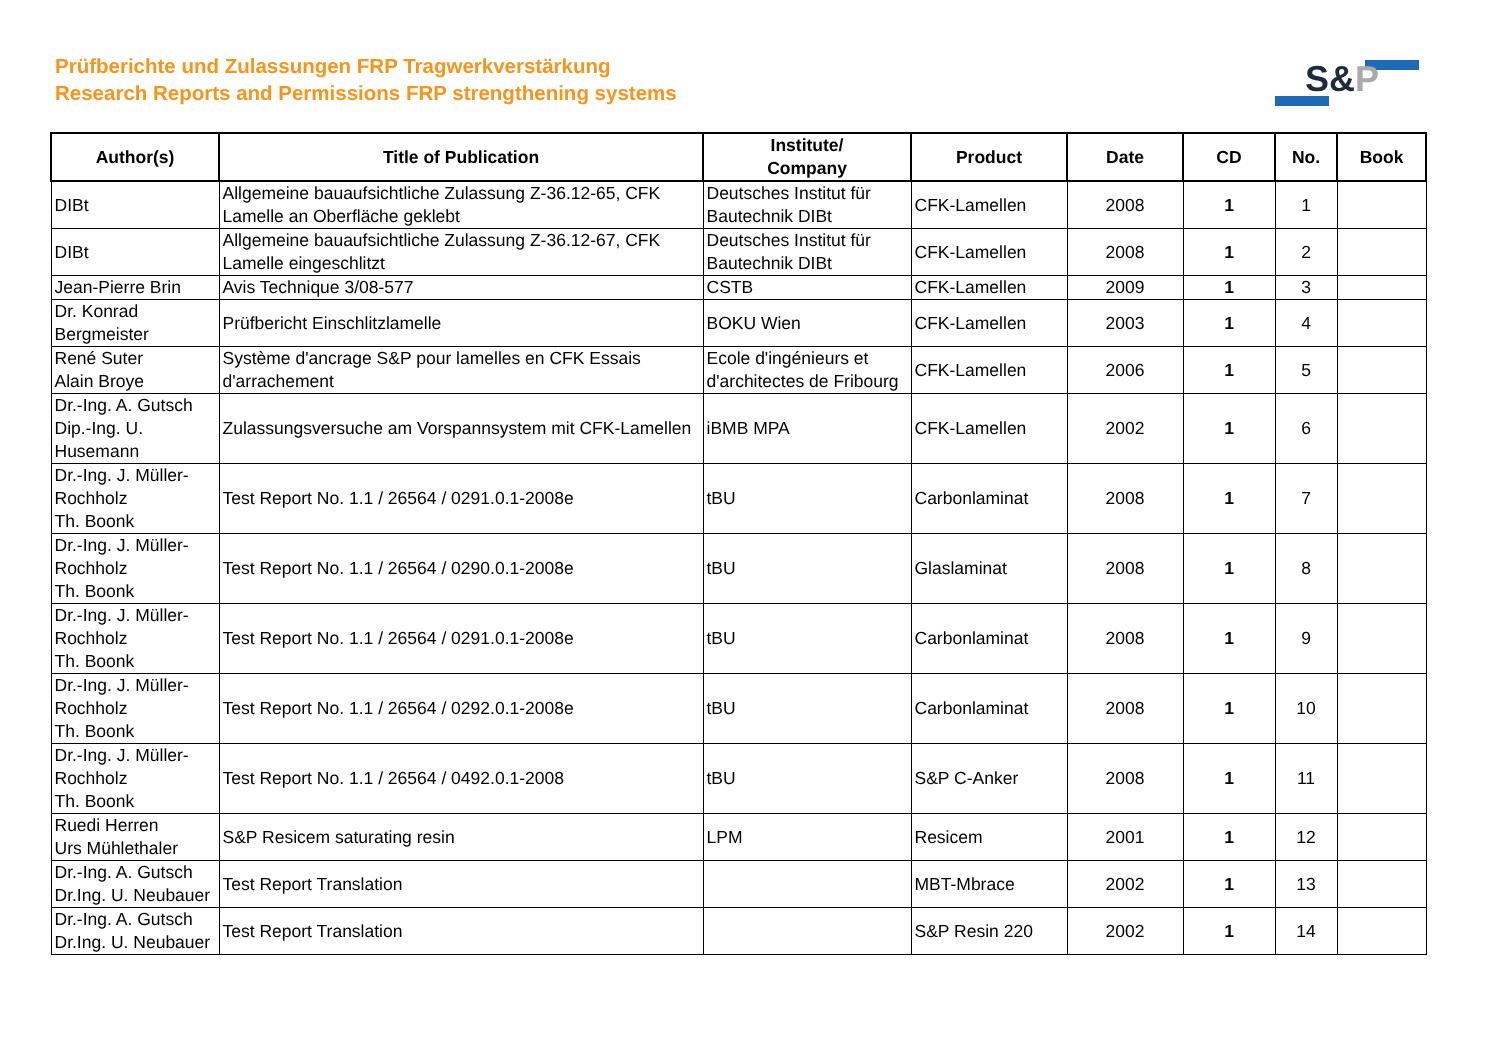Prüfberichte und Zulassungen FRP Tragwerkverstärkung
Research Reports and Permissions FRP strengthening systems
S&P
| Author(s) | Title of Publication | Institute/ Company | Product | Date | CD | No. | Book |
| --- | --- | --- | --- | --- | --- | --- | --- |
| DIBt | Allgemeine bauaufsichtliche Zulassung Z-36.12-65, CFK Lamelle an Oberfläche geklebt | Deutsches Institut für Bautechnik DIBt | CFK-Lamellen | 2008 | 1 | 1 | |
| DIBt | Allgemeine bauaufsichtliche Zulassung Z-36.12-67, CFK Lamelle eingeschlitzt | Deutsches Institut für Bautechnik DIBt | CFK-Lamellen | 2008 | 1 | 2 | |
| Jean-Pierre Brin | Avis Technique 3/08-577 | CSTB | CFK-Lamellen | 2009 | 1 | 3 | |
| Dr. Konrad Bergmeister | Prüfbericht Einschlitzlamelle | BOKU Wien | CFK-Lamellen | 2003 | 1 | 4 | |
| René Suter Alain Broye | Système d'ancrage S&P pour lamelles en CFK Essais d'arrachement | Ecole d'ingénieurs et d'architectes de Fribourg | CFK-Lamellen | 2006 | 1 | 5 | |
| Dr.-Ing. A. Gutsch Dip.-Ing. U. Husemann | Zulassungsversuche am Vorspannsystem mit CFK-Lamellen | iBMB MPA | CFK-Lamellen | 2002 | 1 | 6 | |
| Dr.-Ing. J. Müller-Rochholz Th. Boonk | Test Report No. 1.1 / 26564 / 0291.0.1-2008e | tBU | Carbonlaminat | 2008 | 1 | 7 | |
| Dr.-Ing. J. Müller-Rochholz Th. Boonk | Test Report No. 1.1 / 26564 / 0290.0.1-2008e | tBU | Glaslaminat | 2008 | 1 | 8 | |
| Dr.-Ing. J. Müller-Rochholz Th. Boonk | Test Report No. 1.1 / 26564 / 0291.0.1-2008e | tBU | Carbonlaminat | 2008 | 1 | 9 | |
| Dr.-Ing. J. Müller-Rochholz Th. Boonk | Test Report No. 1.1 / 26564 / 0292.0.1-2008e | tBU | Carbonlaminat | 2008 | 1 | 10 | |
| Dr.-Ing. J. Müller-Rochholz Th. Boonk | Test Report No. 1.1 / 26564 / 0492.0.1-2008 | tBU | S&P C-Anker | 2008 | 1 | 11 | |
| Ruedi Herren Urs Mühlethaler | S&P Resicem saturating resin | LPM | Resicem | 2001 | 1 | 12 | |
| Dr.-Ing. A. Gutsch Dr.Ing. U. Neubauer | Test Report Translation | | MBT-Mbrace | 2002 | 1 | 13 | |
| Dr.-Ing. A. Gutsch Dr.Ing. U. Neubauer | Test Report Translation | | S&P Resin 220 | 2002 | 1 | 14 | |